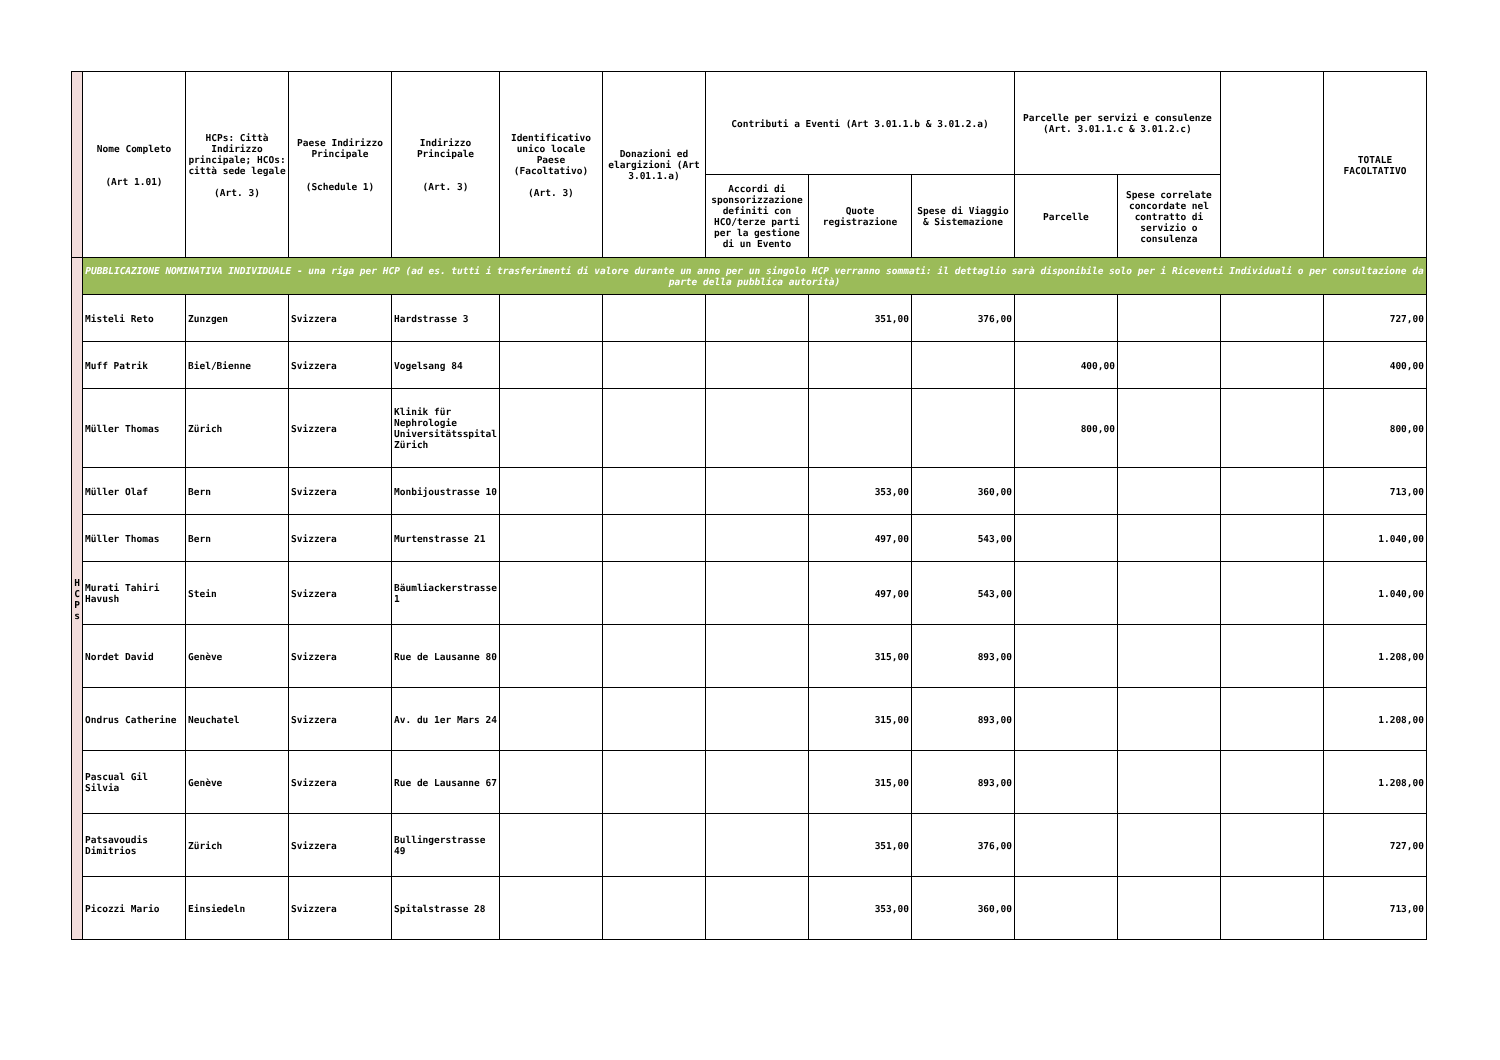| | Nome Completo (Art 1.01) | HCPs: Città Indirizzo principale; HCOs: città sede legale (Art. 3) | Paese Indirizzo Principale (Schedule 1) | Indirizzo Principale (Art. 3) | Identificativo unico locale Paese (Facoltativo) (Art. 3) | Donazioni ed elargizioni (Art 3.01.1.a) | Contributi a Eventi (Art 3.01.1.b & 3.01.2.a) | | | Parcelle per servizi e consulenze (Art. 3.01.1.c & 3.01.2.c) | | | TOTALE FACOLTATIVO |
| --- | --- | --- | --- | --- | --- | --- | --- | --- | --- | --- | --- | --- | --- |
| | | | | | | | Accordi di sponsorizzazione definiti con HCO/terze parti per la gestione di un Evento | Quote registrazione | Spese di Viaggio & Sistemazione | Parcelle | Spese correlate concordate nel contratto di servizio o consulenza | | |
| H C P s | PUBBLICAZIONE NOMINATIVA INDIVIDUALE - una riga per HCP (ad es. tutti i trasferimenti di valore durante un anno per un singolo HCP verranno sommati: il dettaglio sarà disponibile solo per i Riceventi Individuali o per consultazione da parte della pubblica autorità) | | | | | | | | | | | | |
| | Misteli Reto | Zunzgen | Svizzera | Hardstrasse 3 | | | | 351,00 | 376,00 | | | | 727,00 |
| | Muff Patrik | Biel/Bienne | Svizzera | Vogelsang 84 | | | | | | 400,00 | | | 400,00 |
| | Müller Thomas | Zürich | Svizzera | Klinik für Nephrologie Universitätsspital Zürich | | | | | | 800,00 | | | 800,00 |
| | Müller Olaf | Bern | Svizzera | Monbijoustrasse 10 | | | | 353,00 | 360,00 | | | | 713,00 |
| | Müller Thomas | Bern | Svizzera | Murtenstrasse 21 | | | | 497,00 | 543,00 | | | | 1.040,00 |
| | Murati Tahiri Havush | Stein | Svizzera | Bäumliackerstrasse 1 | | | | 497,00 | 543,00 | | | | 1.040,00 |
| | Nordet David | Genève | Svizzera | Rue de Lausanne 80 | | | | 315,00 | 893,00 | | | | 1.208,00 |
| | Ondrus Catherine | Neuchatel | Svizzera | Av. du 1er Mars 24 | | | | 315,00 | 893,00 | | | | 1.208,00 |
| | Pascual Gil Silvia | Genève | Svizzera | Rue de Lausanne 67 | | | | 315,00 | 893,00 | | | | 1.208,00 |
| | Patsavoudis Dimitrios | Zürich | Svizzera | Bullingerstrasse 49 | | | | 351,00 | 376,00 | | | | 727,00 |
| | Picozzi Mario | Einsiedeln | Svizzera | Spitalstrasse 28 | | | | 353,00 | 360,00 | | | | 713,00 |